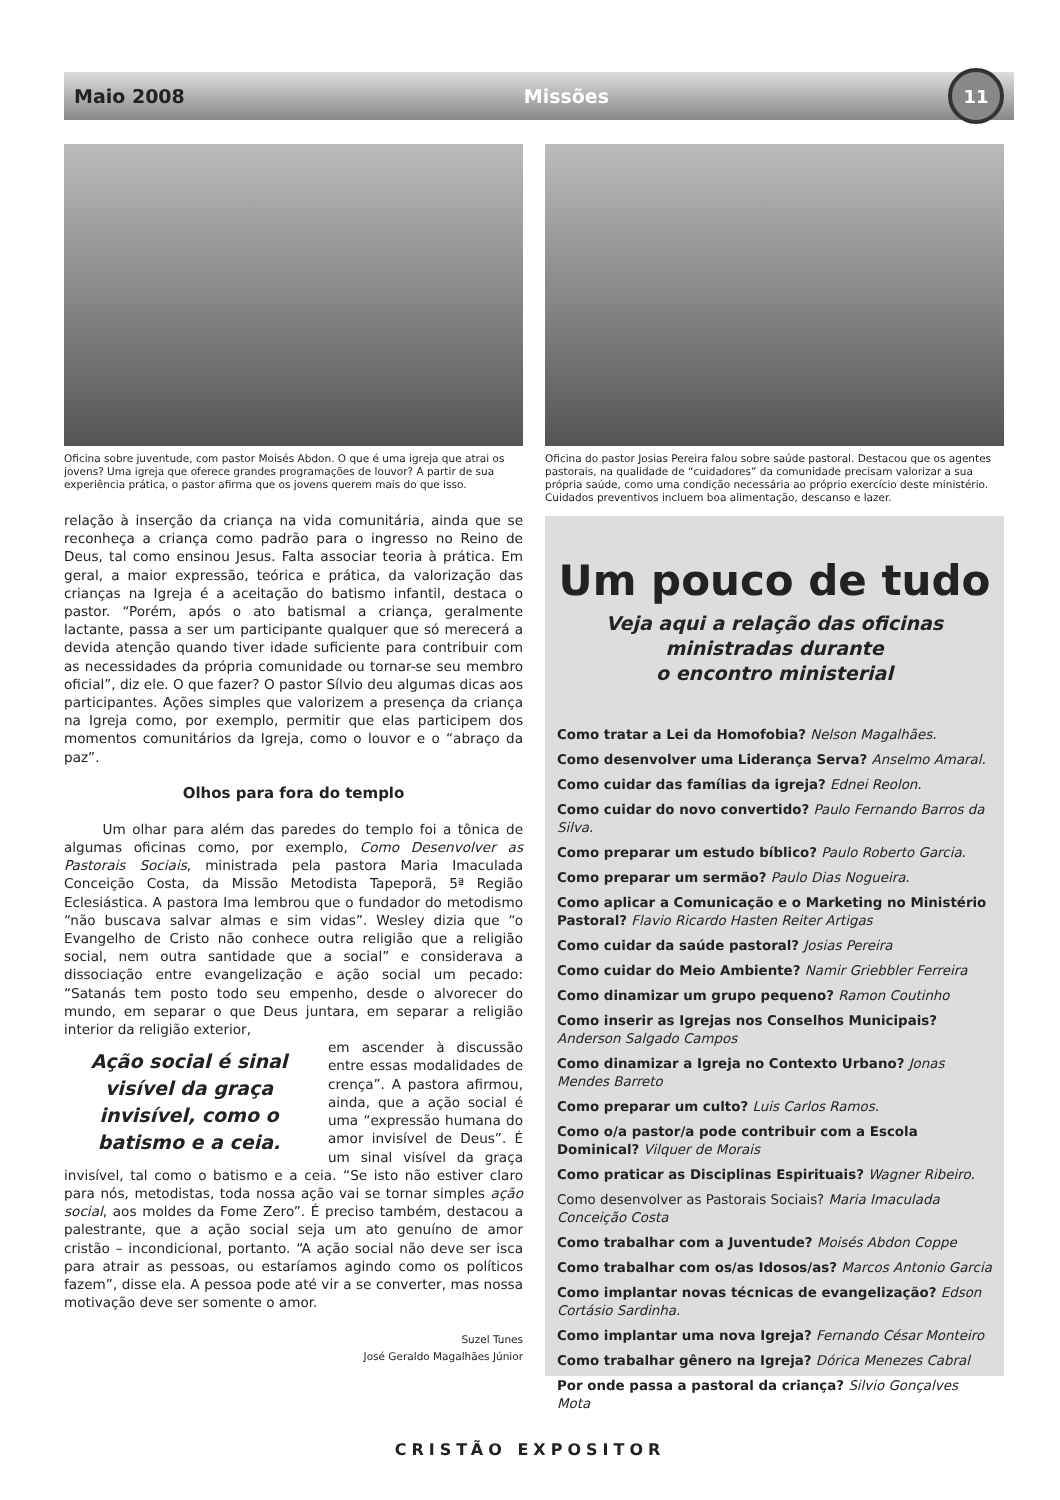Maio 2008 Missões 11
Oficina sobre juventude, com pastor Moisés Abdon. O que é uma igreja que atrai os jovens? Uma igreja que oferece grandes programações de louvor? A partir de sua experiência prática, o pastor afirma que os jovens querem mais do que isso.
relação à inserção da criança na vida comunitária, ainda que se reconheça a criança como padrão para o ingresso no Reino de Deus, tal como ensinou Jesus. Falta associar teoria à prática. Em geral, a maior expressão, teórica e prática, da valorização das crianças na Igreja é a aceitação do batismo infantil, destaca o pastor. “Porém, após o ato batismal a criança, geralmente lactante, passa a ser um participante qualquer que só merecerá a devida atenção quando tiver idade suficiente para contribuir com as necessidades da própria comunidade ou tornar-se seu membro oficial”, diz ele. O que fazer? O pastor Sílvio deu algumas dicas aos participantes. Ações simples que valorizem a presença da criança na Igreja como, por exemplo, permitir que elas participem dos momentos comunitários da Igreja, como o louvor e o “abraço da paz”.
Olhos para fora do templo
Um olhar para além das paredes do templo foi a tônica de algumas oficinas como, por exemplo, Como Desenvolver as Pastorais Sociais, ministrada pela pastora Maria Imaculada Conceição Costa, da Missão Metodista Tapeporã, 5ª Região Eclesiástica. A pastora Ima lembrou que o fundador do metodismo “não buscava salvar almas e sim vidas”. Wesley dizia que “o Evangelho de Cristo não conhece outra religião que a religião social, nem outra santidade que a social” e considerava a dissociação entre evangelização e ação social um pecado: “Satanás tem posto todo seu empenho, desde o alvorecer do mundo, em separar o que Deus juntara, em separar a religião interior da religião exterior,
Ação social é sinal visível da graça invisível, como o batismo e a ceia.
em ascender à discussão entre essas modalidades de crença”. A pastora afirmou, ainda, que a ação social é uma “expressão humana do amor invisível de Deus”. É um sinal visível da graça invisível, tal como o batismo e a ceia. “Se isto não estiver claro para nós, metodistas, toda nossa ação vai se tornar simples ação social, aos moldes da Fome Zero”. É preciso também, destacou a palestrante, que a ação social seja um ato genuíno de amor cristão – incondicional, portanto. “A ação social não deve ser isca para atrair as pessoas, ou estaríamos agindo como os políticos fazem”, disse ela. A pessoa pode até vir a se converter, mas nossa motivação deve ser somente o amor.
Suzel Tunes
José Geraldo Magalhães Júnior
Oficina do pastor Josias Pereira falou sobre saúde pastoral. Destacou que os agentes pastorais, na qualidade de “cuidadores” da comunidade precisam valorizar a sua própria saúde, como uma condição necessária ao próprio exercício deste ministério. Cuidados preventivos incluem boa alimentação, descanso e lazer.
Um pouco de tudo
Veja aqui a relação das oficinas
ministradas durante
o encontro ministerial
Como tratar a Lei da Homofobia? Nelson Magalhães.
Como desenvolver uma Liderança Serva? Anselmo Amaral.
Como cuidar das famílias da igreja? Ednei Reolon.
Como cuidar do novo convertido? Paulo Fernando Barros da Silva.
Como preparar um estudo bíblico? Paulo Roberto Garcia.
Como preparar um sermão? Paulo Dias Nogueira.
Como aplicar a Comunicação e o Marketing no Ministério Pastoral? Flavio Ricardo Hasten Reiter Artigas
Como cuidar da saúde pastoral? Josias Pereira
Como cuidar do Meio Ambiente? Namir Griebbler Ferreira
Como dinamizar um grupo pequeno? Ramon Coutinho
Como inserir as Igrejas nos Conselhos Municipais? Anderson Salgado Campos
Como dinamizar a Igreja no Contexto Urbano? Jonas Mendes Barreto
Como preparar um culto? Luis Carlos Ramos.
Como o/a pastor/a pode contribuir com a Escola Dominical? Vilquer de Morais
Como praticar as Disciplinas Espirituais? Wagner Ribeiro.
Como desenvolver as Pastorais Sociais? Maria Imaculada Conceição Costa
Como trabalhar com a Juventude? Moisés Abdon Coppe
Como trabalhar com os/as Idosos/as? Marcos Antonio Garcia
Como implantar novas técnicas de evangelização? Edson Cortásio Sardinha.
Como implantar uma nova Igreja? Fernando César Monteiro
Como trabalhar gênero na Igreja? Dórica Menezes Cabral
Por onde passa a pastoral da criança? Silvio Gonçalves Mota
CRISTÃO EXPOSITOR